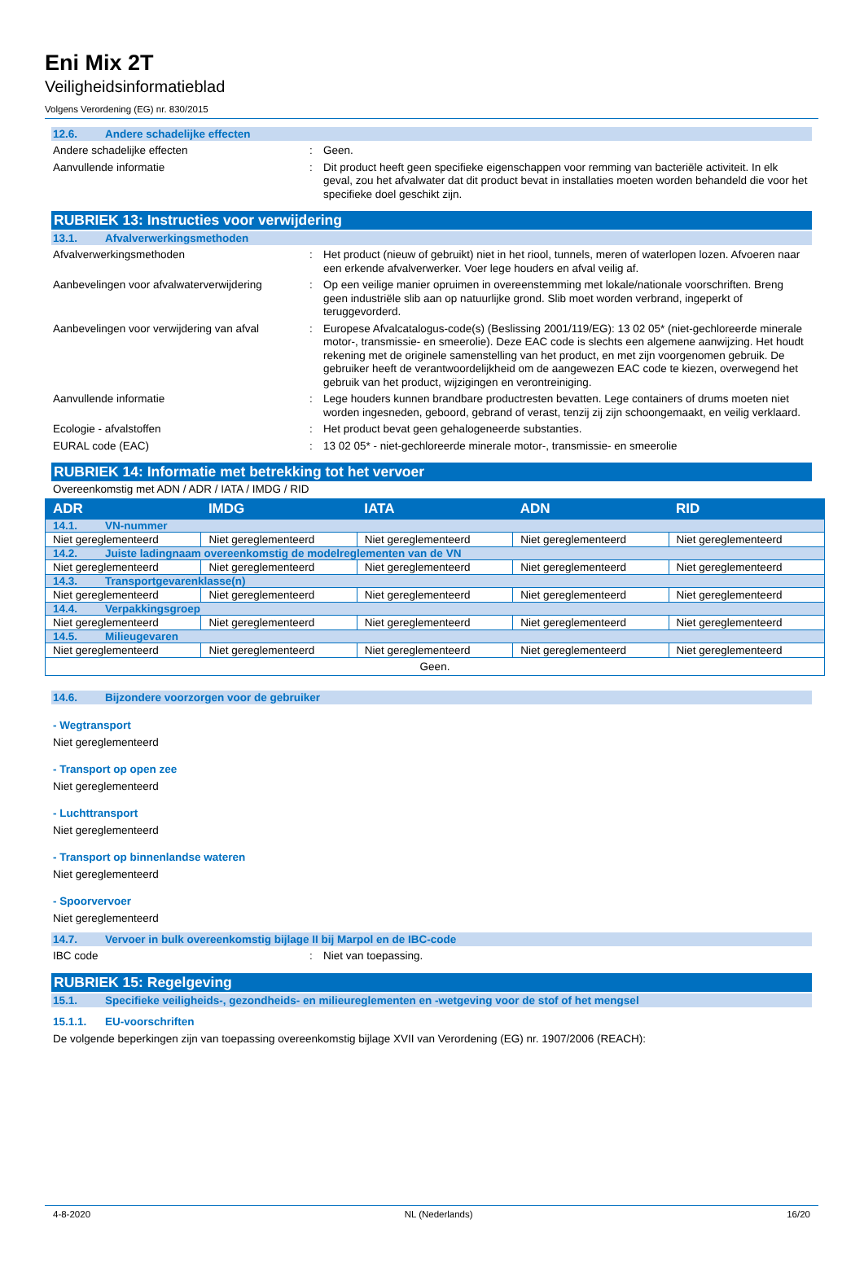Eni Mix 2T
Veiligheidsinformatieblad
Volgens Verordening (EG) nr. 830/2015
12.6. Andere schadelijke effecten
Andere schadelijke effecten : Geen.
Aanvullende informatie : Dit product heeft geen specifieke eigenschappen voor remming van bacteriële activiteit. In elk geval, zou het afvalwater dat dit product bevat in installaties moeten worden behandeld die voor het specifieke doel geschikt zijn.
RUBRIEK 13: Instructies voor verwijdering
13.1. Afvalverwerkingsmethoden
Afvalverwerkingsmethoden : Het product (nieuw of gebruikt) niet in het riool, tunnels, meren of waterlopen lozen. Afvoeren naar een erkende afvalverwerker. Voer lege houders en afval veilig af.
Aanbevelingen voor afvalwaterverwijdering
: Op een veilige manier opruimen in overeenstemming met lokale/nationale voorschriften. Breng geen industriële slib aan op natuurlijke grond. Slib moet worden verbrand, ingeperkt of teruggevorderd.
Aanbevelingen voor verwijdering van afval
: Europese Afvalcatalogus-code(s) (Beslissing 2001/119/EG): 13 02 05* (niet-gechloreerde minerale motor-, transmissie- en smeerolie). Deze EAC code is slechts een algemene aanwijzing. Het houdt rekening met de originele samenstelling van het product, en met zijn voorgenomen gebruik. De gebruiker heeft de verantwoordelijkheid om de aangewezen EAC code te kiezen, overwegend het gebruik van het product, wijzigingen en verontreiniging.
Aanvullende informatie : Lege houders kunnen brandbare productresten bevatten. Lege containers of drums moeten niet worden ingesneden, geboord, gebrand of verast, tenzij zij zijn schoongemaakt, en veilig verklaard.
Ecologie - afvalstoffen : Het product bevat geen gehalogeneerde substanties.
EURAL code (EAC) : 13 02 05* - niet-gechloreerde minerale motor-, transmissie- en smeerolie
RUBRIEK 14: Informatie met betrekking tot het vervoer
Overeenkomstig met ADN / ADR / IATA / IMDG / RID
| ADR | IMDG | IATA | ADN | RID |
| --- | --- | --- | --- | --- |
| 14.1. VN-nummer | | | | |
| Niet gereglementeerd | Niet gereglementeerd | Niet gereglementeerd | Niet gereglementeerd | Niet gereglementeerd |
| 14.2. Juiste ladingnaam overeenkomstig de modelreglementen van de VN | | | | |
| Niet gereglementeerd | Niet gereglementeerd | Niet gereglementeerd | Niet gereglementeerd | Niet gereglementeerd |
| 14.3. Transportgevarenklasse(n) | | | | |
| Niet gereglementeerd | Niet gereglementeerd | Niet gereglementeerd | Niet gereglementeerd | Niet gereglementeerd |
| 14.4. Verpakkingsgroep | | | | |
| Niet gereglementeerd | Niet gereglementeerd | Niet gereglementeerd | Niet gereglementeerd | Niet gereglementeerd |
| 14.5. Milieugevaren | | | | |
| Niet gereglementeerd | Niet gereglementeerd | Niet gereglementeerd | Niet gereglementeerd | Niet gereglementeerd |
| Geen. | | | | |
14.6. Bijzondere voorzorgen voor de gebruiker
- Wegtransport
Niet gereglementeerd
- Transport op open zee
Niet gereglementeerd
- Luchttransport
Niet gereglementeerd
- Transport op binnenlandse wateren
Niet gereglementeerd
- Spoorvervoer
Niet gereglementeerd
14.7. Vervoer in bulk overeenkomstig bijlage II bij Marpol en de IBC-code
IBC code : Niet van toepassing.
RUBRIEK 15: Regelgeving
15.1. Specifieke veiligheids-, gezondheids- en milieureglementen en -wetgeving voor de stof of het mengsel
15.1.1. EU-voorschriften
De volgende beperkingen zijn van toepassing overeenkomstig bijlage XVII van Verordening (EG) nr. 1907/2006 (REACH):
4-8-2020 NL (Nederlands) 16/20